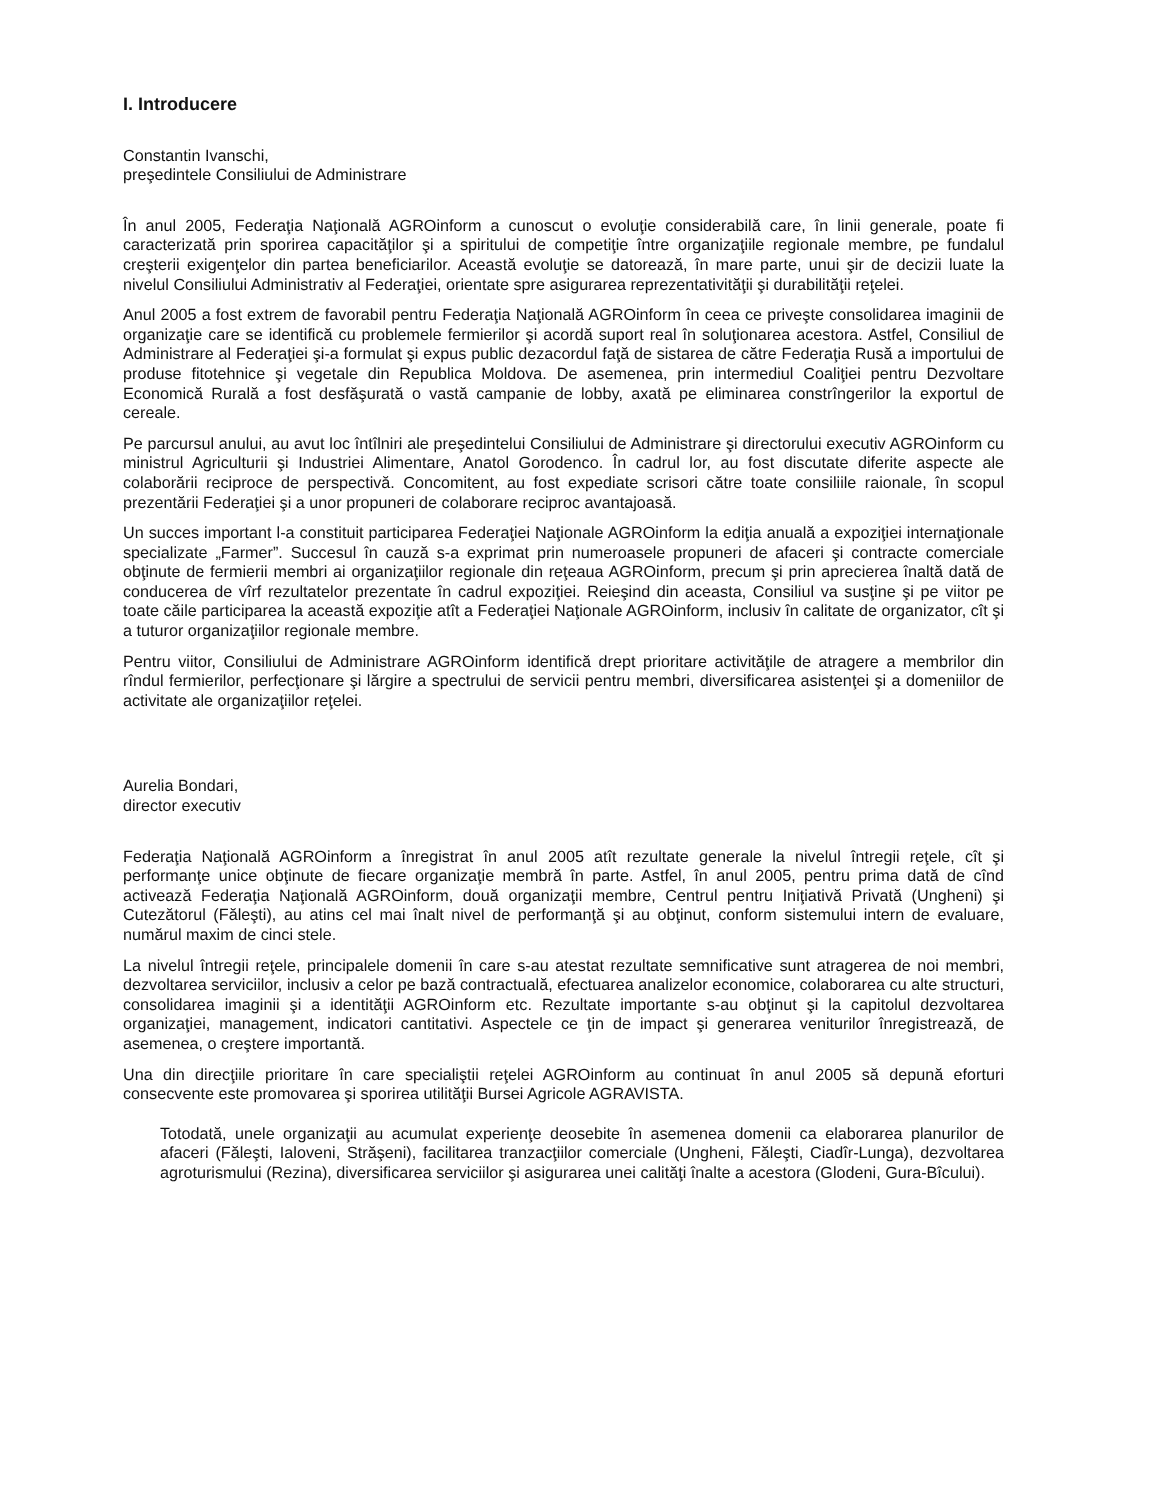I. Introducere
Constantin Ivanschi,
preşedintele Consiliului de Administrare
În anul 2005, Federaţia Naţională AGROinform a cunoscut o evoluţie considerabilă care, în linii generale, poate fi caracterizată prin sporirea capacităţilor şi a spiritului de competiţie între organizaţiile regionale membre, pe fundalul creşterii exigenţelor din partea beneficiarilor. Această evoluţie se datorează, în mare parte, unui şir de decizii luate la nivelul Consiliului Administrativ al Federaţiei, orientate spre asigurarea reprezentativităţii şi durabilităţii reţelei.
Anul 2005 a fost extrem de favorabil pentru Federaţia Naţională AGROinform în ceea ce priveşte consolidarea imaginii de organizaţie care se identifică cu problemele fermierilor şi acordă suport real în soluţionarea acestora. Astfel, Consiliul de Administrare al Federaţiei şi-a formulat şi expus public dezacordul faţă de sistarea de către Federaţia Rusă a importului de produse fitotehnice şi vegetale din Republica Moldova. De asemenea, prin intermediul Coaliţiei pentru Dezvoltare Economică Rurală a fost desfăşurată o vastă campanie de lobby, axată pe eliminarea constrîngerilor la exportul de cereale.
Pe parcursul anului, au avut loc întîlniri ale preşedintelui Consiliului de Administrare şi directorului executiv AGROinform cu ministrul Agriculturii şi Industriei Alimentare, Anatol Gorodenco. În cadrul lor, au fost discutate diferite aspecte ale colaborării reciproce de perspectivă. Concomitent, au fost expediate scrisori către toate consiliile raionale, în scopul prezentării Federaţiei şi a unor propuneri de colaborare reciproc avantajoasă.
Un succes important l-a constituit participarea Federaţiei Naţionale AGROinform la ediţia anuală a expoziţiei internaţionale specializate „Farmer”. Succesul în cauză s-a exprimat prin numeroasele propuneri de afaceri şi contracte comerciale obţinute de fermierii membri ai organizaţiilor regionale din reţeaua AGROinform, precum şi prin aprecierea înaltă dată de conducerea de vîrf rezultatelor prezentate în cadrul expoziţiei. Reieşind din aceasta, Consiliul va susţine şi pe viitor pe toate căile participarea la această expoziţie atît a Federaţiei Naţionale AGROinform, inclusiv în calitate de organizator, cît şi a tuturor organizaţiilor regionale membre.
Pentru viitor, Consiliului de Administrare AGROinform identifică drept prioritare activităţile de atragere a membrilor din rîndul fermierilor, perfecţionare şi lărgire a spectrului de servicii pentru membri, diversificarea asistenţei şi a domeniilor de activitate ale organizaţiilor reţelei.
Aurelia Bondari,
director executiv
Federaţia Naţională AGROinform a înregistrat în anul 2005 atît rezultate generale la nivelul întregii reţele, cît şi performanţe unice obţinute de fiecare organizaţie membră în parte. Astfel, în anul 2005, pentru prima dată de cînd activează Federaţia Naţională AGROinform, două organizaţii membre, Centrul pentru Iniţiativă Privată (Ungheni) şi Cutezătorul (Făleşti), au atins cel mai înalt nivel de performanţă şi au obţinut, conform sistemului intern de evaluare, numărul maxim de cinci stele.
La nivelul întregii reţele, principalele domenii în care s-au atestat rezultate semnificative sunt atragerea de noi membri, dezvoltarea serviciilor, inclusiv a celor pe bază contractuală, efectuarea analizelor economice, colaborarea cu alte structuri, consolidarea imaginii şi a identităţii AGROinform etc. Rezultate importante s-au obţinut şi la capitolul dezvoltarea organizaţiei, management, indicatori cantitativi. Aspectele ce ţin de impact şi generarea veniturilor înregistrează, de asemenea, o creştere importantă.
Una din direcţiile prioritare în care specialiştii reţelei AGROinform au continuat în anul 2005 să depună eforturi consecvente este promovarea şi sporirea utilităţii Bursei Agricole AGRAVISTA.
Totodată, unele organizaţii au acumulat experienţe deosebite în asemenea domenii ca elaborarea planurilor de afaceri (Făleşti, Ialoveni, Străşeni), facilitarea tranzacţiilor comerciale (Ungheni, Făleşti, Ciadîr-Lunga), dezvoltarea agroturismului (Rezina), diversificarea serviciilor şi asigurarea unei calităţi înalte a acestora (Glodeni, Gura-Bîcului).